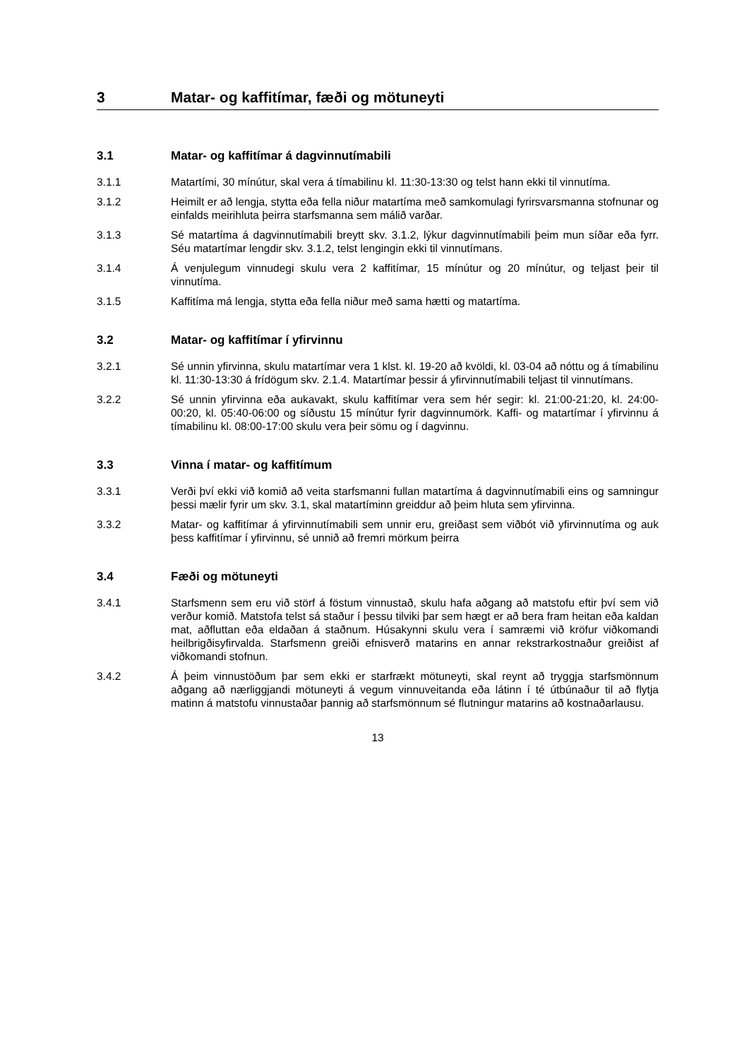3 Matar- og kaffitímar, fæði og mötuneyti
3.1 Matar- og kaffitímar á dagvinnutímabili
3.1.1 Matartími, 30 mínútur, skal vera á tímabilinu kl. 11:30-13:30 og telst hann ekki til vinnutíma.
3.1.2 Heimilt er að lengja, stytta eða fella niður matartíma með samkomulagi fyrirsvarsmanna stofnunar og einfalds meirihluta þeirra starfsmanna sem málið varðar.
3.1.3 Sé matartíma á dagvinnutímabili breytt skv. 3.1.2, lýkur dagvinnutímabili þeim mun síðar eða fyrr. Séu matartímar lengdir skv. 3.1.2, telst lengingin ekki til vinnutímans.
3.1.4 Á venjulegum vinnudegi skulu vera 2 kaffitímar, 15 mínútur og 20 mínútur, og teljast þeir til vinnutíma.
3.1.5 Kaffitíma má lengja, stytta eða fella niður með sama hætti og matartíma.
3.2 Matar- og kaffitímar í yfirvinnu
3.2.1 Sé unnin yfirvinna, skulu matartímar vera 1 klst. kl. 19-20 að kvöldi, kl. 03-04 að nóttu og á tímabilinu kl. 11:30-13:30 á frídögum skv. 2.1.4. Matartímar þessir á yfirvinnutímabili teljast til vinnutímans.
3.2.2 Sé unnin yfirvinna eða aukavakt, skulu kaffitímar vera sem hér segir: kl. 21:00-21:20, kl. 24:00-00:20, kl. 05:40-06:00 og síðustu 15 mínútur fyrir dagvinnumörk. Kaffi- og matartímar í yfirvinnu á tímabilinu kl. 08:00-17:00 skulu vera þeir sömu og í dagvinnu.
3.3 Vinna í matar- og kaffitímum
3.3.1 Verði því ekki við komið að veita starfsmanni fullan matartíma á dagvinnutímabili eins og samningur þessi mælir fyrir um skv. 3.1, skal matartíminn greiddur að þeim hluta sem yfirvinna.
3.3.2 Matar- og kaffitímar á yfirvinnutímabili sem unnir eru, greiðast sem viðbót við yfirvinnutíma og auk þess kaffitímar í yfirvinnu, sé unnið að fremri mörkum þeirra
3.4 Fæði og mötuneyti
3.4.1 Starfsmenn sem eru við störf á föstum vinnustað, skulu hafa aðgang að matstofu eftir því sem við verður komið. Matstofa telst sá staður í þessu tilviki þar sem hægt er að bera fram heitan eða kaldan mat, aðfluttan eða eldaðan á staðnum. Húsakynni skulu vera í samræmi við kröfur viðkomandi heilbrigðisyfirvalda. Starfsmenn greiði efnisverð matarins en annar rekstrarkostnaður greiðist af viðkomandi stofnun.
3.4.2 Á þeim vinnustöðum þar sem ekki er starfrækt mötuneyti, skal reynt að tryggja starfsmönnum aðgang að nærliggjandi mötuneyti á vegum vinnuveitanda eða látinn í té útbúnaður til að flytja matinn á matstofu vinnustaðar þannig að starfsmönnum sé flutningur matarins að kostnaðarlausu.
13